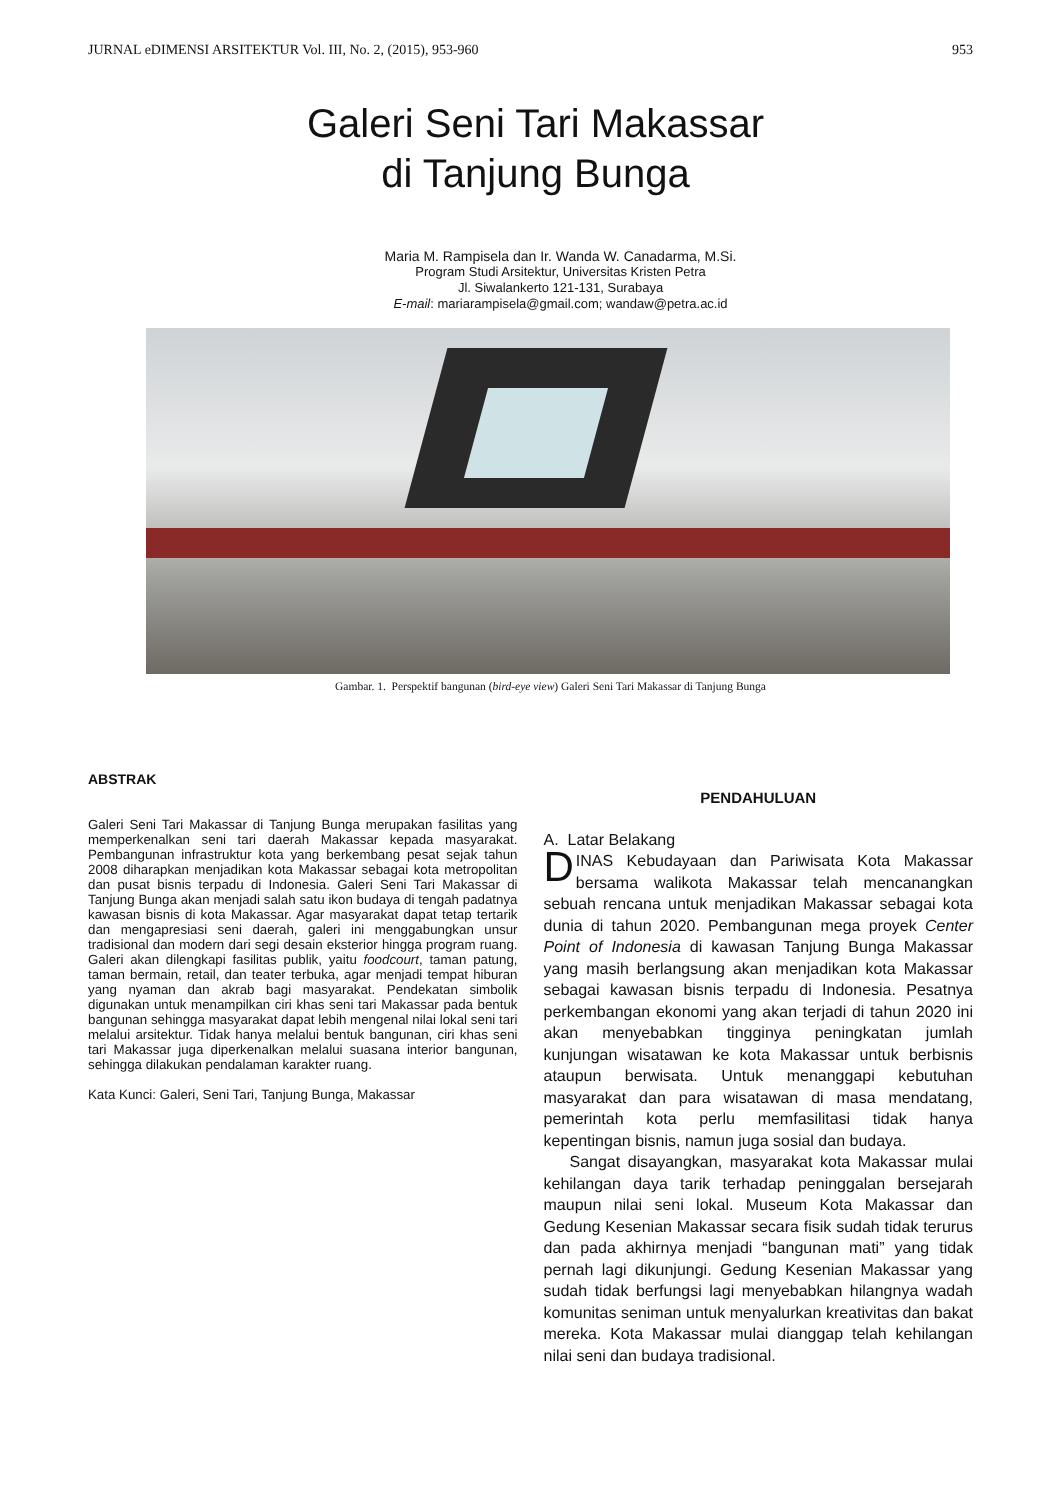JURNAL eDIMENSI ARSITEKTUR Vol. III, No. 2, (2015), 953-960 953
Galeri Seni Tari Makassar
di Tanjung Bunga
Maria M. Rampisela dan Ir. Wanda W. Canadarma, M.Si.
Program Studi Arsitektur, Universitas Kristen Petra
Jl. Siwalankerto 121-131, Surabaya
E-mail: mariarampisela@gmail.com; wandaw@petra.ac.id
Gambar. 1. Perspektif bangunan (bird-eye view) Galeri Seni Tari Makassar di Tanjung Bunga
ABSTRAK
Galeri Seni Tari Makassar di Tanjung Bunga merupakan fasilitas yang memperkenalkan seni tari daerah Makassar kepada masyarakat. Pembangunan infrastruktur kota yang berkembang pesat sejak tahun 2008 diharapkan menjadikan kota Makassar sebagai kota metropolitan dan pusat bisnis terpadu di Indonesia. Galeri Seni Tari Makassar di Tanjung Bunga akan menjadi salah satu ikon budaya di tengah padatnya kawasan bisnis di kota Makassar. Agar masyarakat dapat tetap tertarik dan mengapresiasi seni daerah, galeri ini menggabungkan unsur tradisional dan modern dari segi desain eksterior hingga program ruang. Galeri akan dilengkapi fasilitas publik, yaitu foodcourt, taman patung, taman bermain, retail, dan teater terbuka, agar menjadi tempat hiburan yang nyaman dan akrab bagi masyarakat. Pendekatan simbolik digunakan untuk menampilkan ciri khas seni tari Makassar pada bentuk bangunan sehingga masyarakat dapat lebih mengenal nilai lokal seni tari melalui arsitektur. Tidak hanya melalui bentuk bangunan, ciri khas seni tari Makassar juga diperkenalkan melalui suasana interior bangunan, sehingga dilakukan pendalaman karakter ruang.
Kata Kunci: Galeri, Seni Tari, Tanjung Bunga, Makassar
PENDAHULUAN
A. Latar Belakang
DINAS Kebudayaan dan Pariwisata Kota Makassar bersama walikota Makassar telah mencanangkan sebuah rencana untuk menjadikan Makassar sebagai kota dunia di tahun 2020. Pembangunan mega proyek Center Point of Indonesia di kawasan Tanjung Bunga Makassar yang masih berlangsung akan menjadikan kota Makassar sebagai kawasan bisnis terpadu di Indonesia. Pesatnya perkembangan ekonomi yang akan terjadi di tahun 2020 ini akan menyebabkan tingginya peningkatan jumlah kunjungan wisatawan ke kota Makassar untuk berbisnis ataupun berwisata. Untuk menanggapi kebutuhan masyarakat dan para wisatawan di masa mendatang, pemerintah kota perlu memfasilitasi tidak hanya kepentingan bisnis, namun juga sosial dan budaya.
Sangat disayangkan, masyarakat kota Makassar mulai kehilangan daya tarik terhadap peninggalan bersejarah maupun nilai seni lokal. Museum Kota Makassar dan Gedung Kesenian Makassar secara fisik sudah tidak terurus dan pada akhirnya menjadi “bangunan mati” yang tidak pernah lagi dikunjungi. Gedung Kesenian Makassar yang sudah tidak berfungsi lagi menyebabkan hilangnya wadah komunitas seniman untuk menyalurkan kreativitas dan bakat mereka. Kota Makassar mulai dianggap telah kehilangan nilai seni dan budaya tradisional.